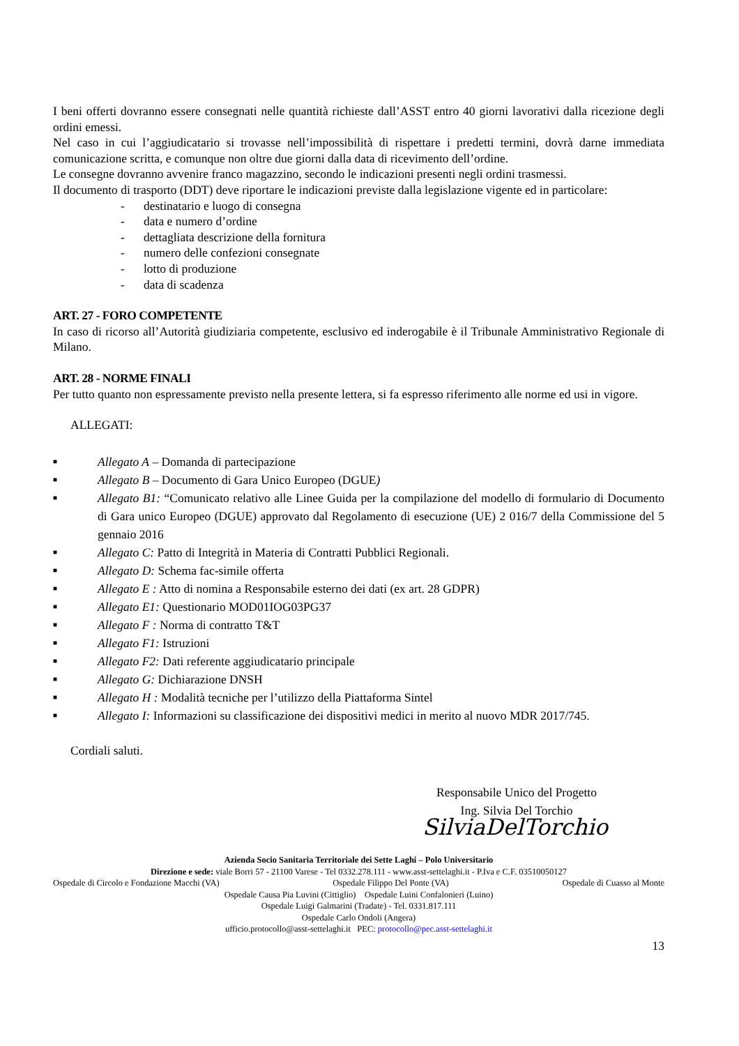I beni offerti dovranno essere consegnati nelle quantità richieste dall’ASST entro 40 giorni lavorativi dalla ricezione degli ordini emessi.
Nel caso in cui l’aggiudicatario si trovasse nell’impossibilità di rispettare i predetti termini, dovrà darne immediata comunicazione scritta, e comunque non oltre due giorni dalla data di ricevimento dell’ordine.
Le consegne dovranno avvenire franco magazzino, secondo le indicazioni presenti negli ordini trasmessi.
Il documento di trasporto (DDT) deve riportare le indicazioni previste dalla legislazione vigente ed in particolare:
- destinatario e luogo di consegna
- data e numero d’ordine
- dettagliata descrizione della fornitura
- numero delle confezioni consegnate
- lotto di produzione
- data di scadenza
ART. 27 - FORO COMPETENTE
In caso di ricorso all’Autorità giudiziaria competente, esclusivo ed inderogabile è il Tribunale Amministrativo Regionale di Milano.
ART. 28 - NORME FINALI
Per tutto quanto non espressamente previsto nella presente lettera, si fa espresso riferimento alle norme ed usi in vigore.
ALLEGATI:
■ Allegato A – Domanda di partecipazione
■ Allegato B – Documento di Gara Unico Europeo (DGUE)
■ Allegato B1: “Comunicato relativo alle Linee Guida per la compilazione del modello di formulario di Documento di Gara unico Europeo (DGUE) approvato dal Regolamento di esecuzione (UE) 2 016/7 della Commissione del 5 gennaio 2016
■ Allegato C: Patto di Integrità in Materia di Contratti Pubblici Regionali.
■ Allegato D: Schema fac-simile offerta
■ Allegato E : Atto di nomina a Responsabile esterno dei dati (ex art. 28 GDPR)
■ Allegato E1: Questionario MOD01IOG03PG37
■ Allegato F : Norma di contratto T&T
■ Allegato F1: Istruzioni
■ Allegato F2: Dati referente aggiudicatario principale
■ Allegato G: Dichiarazione DNSH
■ Allegato H : Modalità tecniche per l’utilizzo della Piattaforma Sintel
■ Allegato I: Informazioni su classificazione dei dispositivi medici in merito al nuovo MDR 2017/745.
Cordiali saluti.
Responsabile Unico del Progetto
Ing. Silvia Del Torchio
SilviaDelTorchio
Azienda Socio Sanitaria Territoriale dei Sette Laghi – Polo Universitario
Direzione e sede: viale Borri 57 - 21100 Varese - Tel 0332.278.111 - www.asst-settelaghi.it - P.Iva e C.F. 03510050127
Ospedale di Circolo e Fondazione Macchi (VA) Ospedale Filippo Del Ponte (VA) Ospedale di Cuasso al Monte
Ospedale Causa Pia Luvini (Cittiglio) Ospedale Luini Confalonieri (Luino)
Ospedale Luigi Galmarini (Tradate) - Tel. 0331.817.111
Ospedale Carlo Ondoli (Angera)
ufficio.protocollo@asst-settelaghi.it PEC: protocollo@pec.asst-settelaghi.it
13